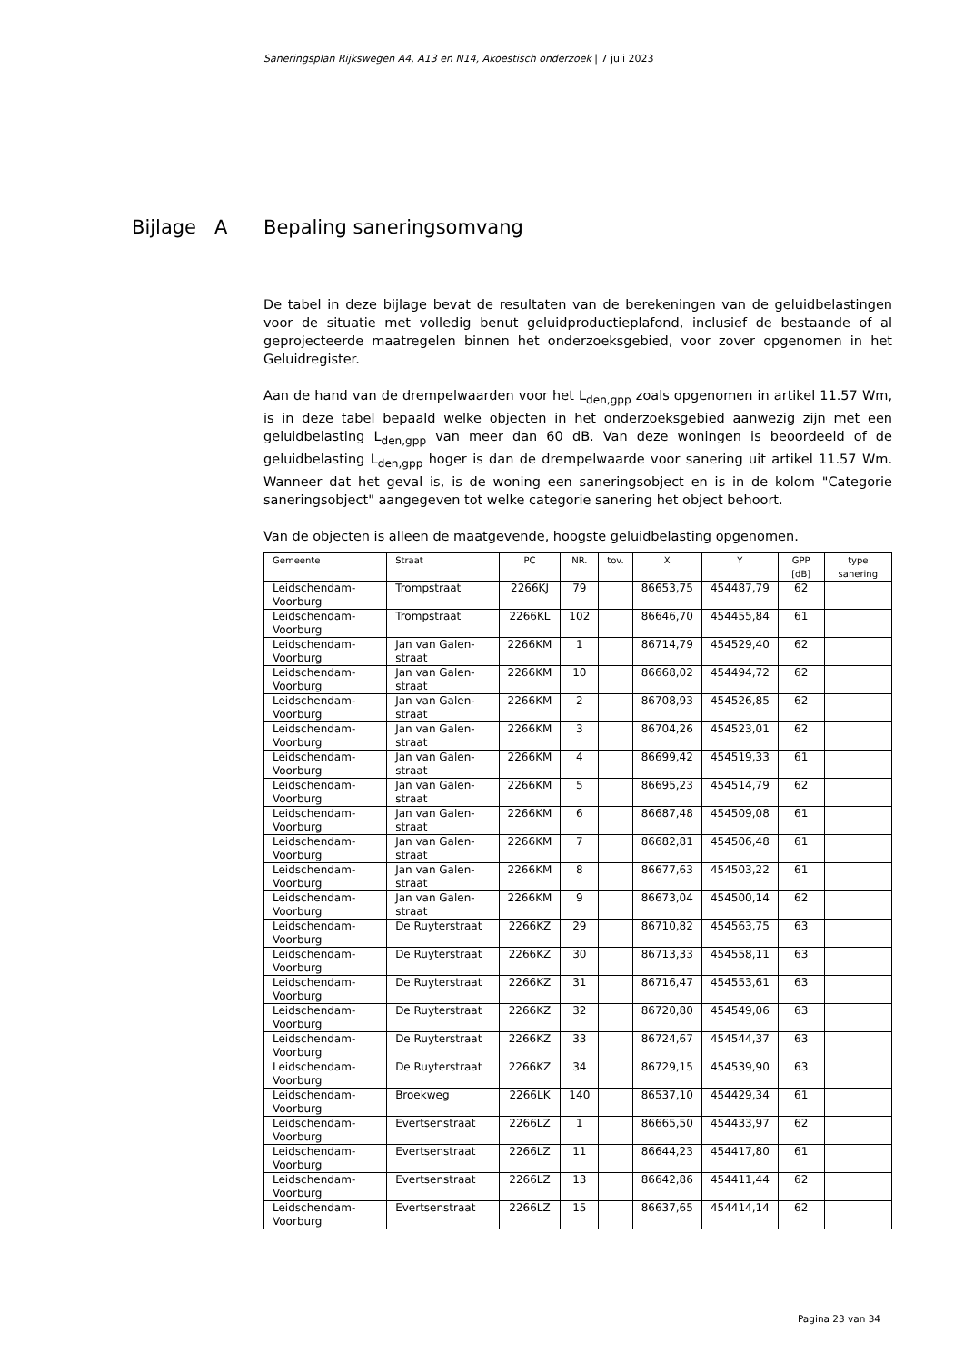Saneringsplan Rijkswegen A4, A13 en N14, Akoestisch onderzoek | 7 juli 2023
Bijlage A Bepaling saneringsomvang
De tabel in deze bijlage bevat de resultaten van de berekeningen van de geluidbelastingen voor de situatie met volledig benut geluidproductieplafond, inclusief de bestaande of al geprojecteerde maatregelen binnen het onderzoeksgebied, voor zover opgenomen in het Geluidregister.
Aan de hand van de drempelwaarden voor het L<sub>den,gpp</sub> zoals opgenomen in artikel 11.57 Wm, is in deze tabel bepaald welke objecten in het onderzoeksgebied aanwezig zijn met een geluidbelasting L<sub>den,gpp</sub> van meer dan 60 dB. Van deze woningen is beoordeeld of de geluidbelasting L<sub>den,gpp</sub> hoger is dan de drempelwaarde voor sanering uit artikel 11.57 Wm. Wanneer dat het geval is, is de woning een saneringsobject en is in de kolom "Categorie saneringsobject" aangegeven tot welke categorie sanering het object behoort.
Van de objecten is alleen de maatgevende, hoogste geluidbelasting opgenomen.
| Gemeente | Straat | PC | NR. | tov. | X | Y | GPP [dB] | type sanering |
| --- | --- | --- | --- | --- | --- | --- | --- | --- |
| Leidschendam-Voorburg | Trompstraat | 2266KJ | 79 | | 86653,75 | 454487,79 | 62 | |
| Leidschendam-Voorburg | Trompstraat | 2266KL | 102 | | 86646,70 | 454455,84 | 61 | |
| Leidschendam-Voorburg | Jan van Galen-straat | 2266KM | 1 | | 86714,79 | 454529,40 | 62 | |
| Leidschendam-Voorburg | Jan van Galen-straat | 2266KM | 10 | | 86668,02 | 454494,72 | 62 | |
| Leidschendam-Voorburg | Jan van Galen-straat | 2266KM | 2 | | 86708,93 | 454526,85 | 62 | |
| Leidschendam-Voorburg | Jan van Galen-straat | 2266KM | 3 | | 86704,26 | 454523,01 | 62 | |
| Leidschendam-Voorburg | Jan van Galen-straat | 2266KM | 4 | | 86699,42 | 454519,33 | 61 | |
| Leidschendam-Voorburg | Jan van Galen-straat | 2266KM | 5 | | 86695,23 | 454514,79 | 62 | |
| Leidschendam-Voorburg | Jan van Galen-straat | 2266KM | 6 | | 86687,48 | 454509,08 | 61 | |
| Leidschendam-Voorburg | Jan van Galen-straat | 2266KM | 7 | | 86682,81 | 454506,48 | 61 | |
| Leidschendam-Voorburg | Jan van Galen-straat | 2266KM | 8 | | 86677,63 | 454503,22 | 61 | |
| Leidschendam-Voorburg | Jan van Galen-straat | 2266KM | 9 | | 86673,04 | 454500,14 | 62 | |
| Leidschendam-Voorburg | De Ruyterstraat | 2266KZ | 29 | | 86710,82 | 454563,75 | 63 | |
| Leidschendam-Voorburg | De Ruyterstraat | 2266KZ | 30 | | 86713,33 | 454558,11 | 63 | |
| Leidschendam-Voorburg | De Ruyterstraat | 2266KZ | 31 | | 86716,47 | 454553,61 | 63 | |
| Leidschendam-Voorburg | De Ruyterstraat | 2266KZ | 32 | | 86720,80 | 454549,06 | 63 | |
| Leidschendam-Voorburg | De Ruyterstraat | 2266KZ | 33 | | 86724,67 | 454544,37 | 63 | |
| Leidschendam-Voorburg | De Ruyterstraat | 2266KZ | 34 | | 86729,15 | 454539,90 | 63 | |
| Leidschendam-Voorburg | Broekweg | 2266LK | 140 | | 86537,10 | 454429,34 | 61 | |
| Leidschendam-Voorburg | Evertsenstraat | 2266LZ | 1 | | 86665,50 | 454433,97 | 62 | |
| Leidschendam-Voorburg | Evertsenstraat | 2266LZ | 11 | | 86644,23 | 454417,80 | 61 | |
| Leidschendam-Voorburg | Evertsenstraat | 2266LZ | 13 | | 86642,86 | 454411,44 | 62 | |
| Leidschendam-Voorburg | Evertsenstraat | 2266LZ | 15 | | 86637,65 | 454414,14 | 62 | |
Pagina 23 van 34